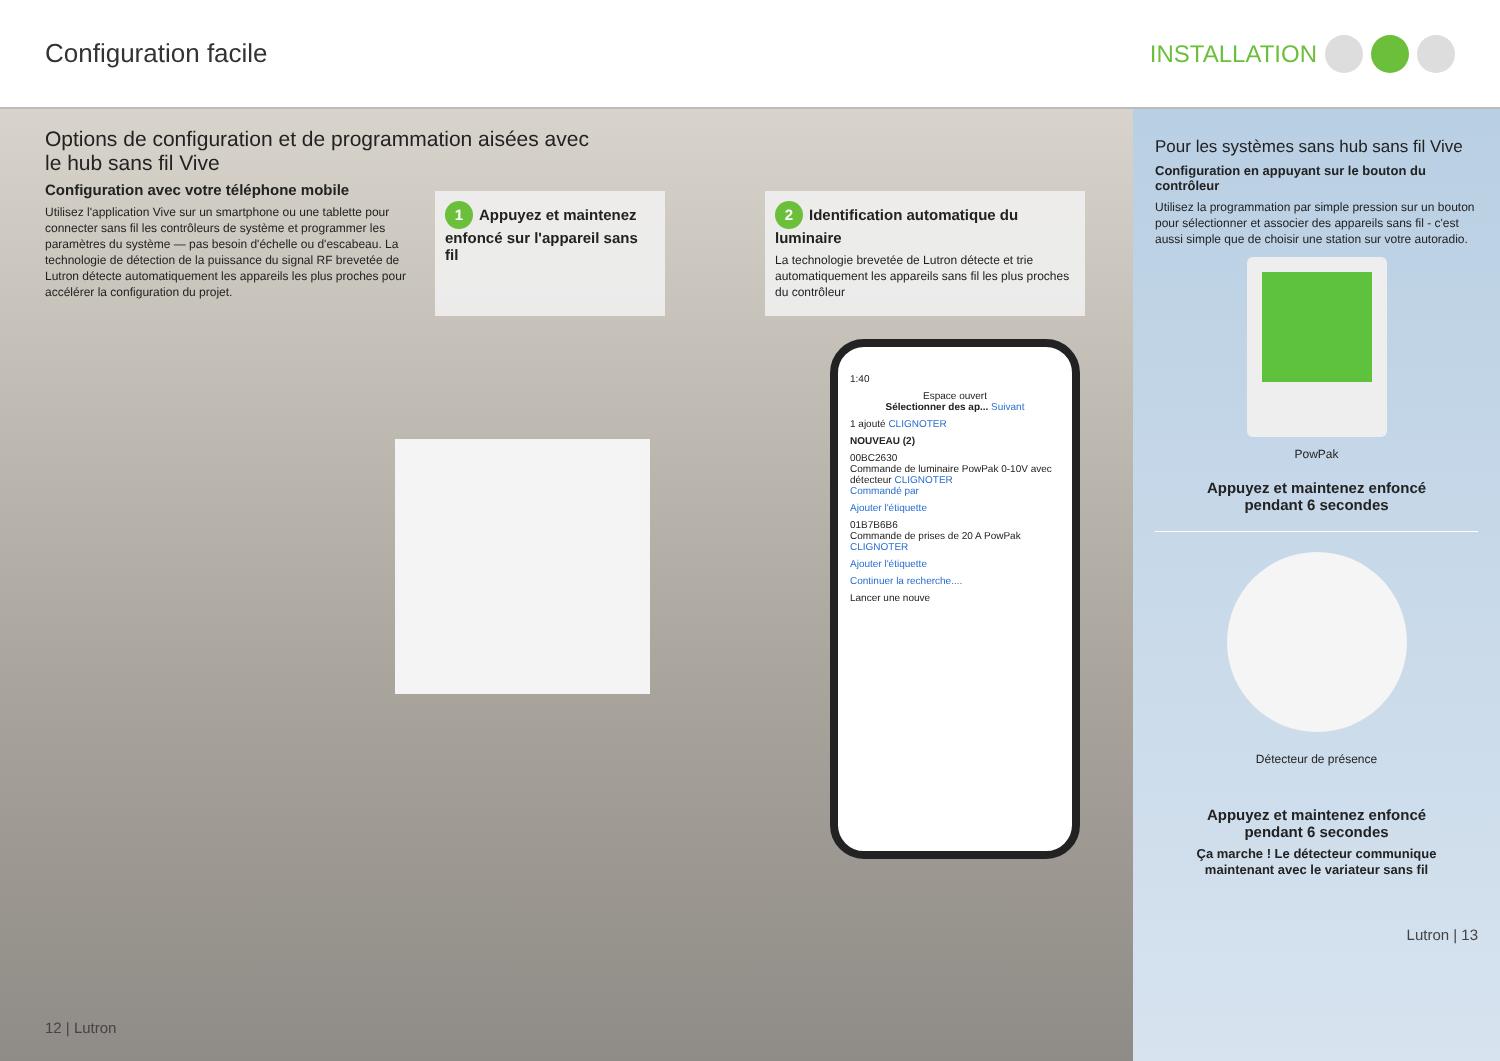Configuration facile INSTALLATION
Options de configuration et de programmation aisées avec
le hub sans fil Vive
Configuration avec votre téléphone mobile
Utilisez l'application Vive sur un smartphone ou une tablette pour connecter sans fil les contrôleurs de système et programmer les paramètres du système — pas besoin d'échelle ou d'escabeau. La technologie de détection de la puissance du signal RF brevetée de Lutron détecte automatiquement les appareils les plus proches pour accélérer la configuration du projet.
1 Appuyez et main­tenez enfoncé sur l'appareil sans fil
2 Identification automatique du luminaire
La technologie brevetée de Lutron détecte et trie automatiquement les appareils sans fil les plus proches du contrôleur
1:40
Espace ouvert
Sélectionner des ap... Suivant
1 ajouté CLIGNOTER
NOUVEAU (2)
00BC2630
Commande de luminaire PowPak 0-10V avec détecteur CLIGNOTER
Commandé par
Ajouter l'étiquette
01B7B6B6
Commande de prises de 20 A PowPak CLIGNOTER
Ajouter l'étiquette
Continuer la recherche....
Lancer une nouve
12 | Lutron
Pour les systèmes sans hub sans fil Vive
Configuration en appuyant sur le bouton du contrôleur
Utilisez la programmation par simple pression sur un bouton pour sélectionner et associer des appareils sans fil - c'est aussi simple que de choisir une station sur votre autoradio.
PowPak
Appuyez et maintenez enfoncé
pendant 6 secondes
Détecteur de présence
Appuyez et maintenez enfoncé
pendant 6 secondes
Ça marche ! Le détecteur communique
maintenant avec le variateur sans fil
Lutron | 13